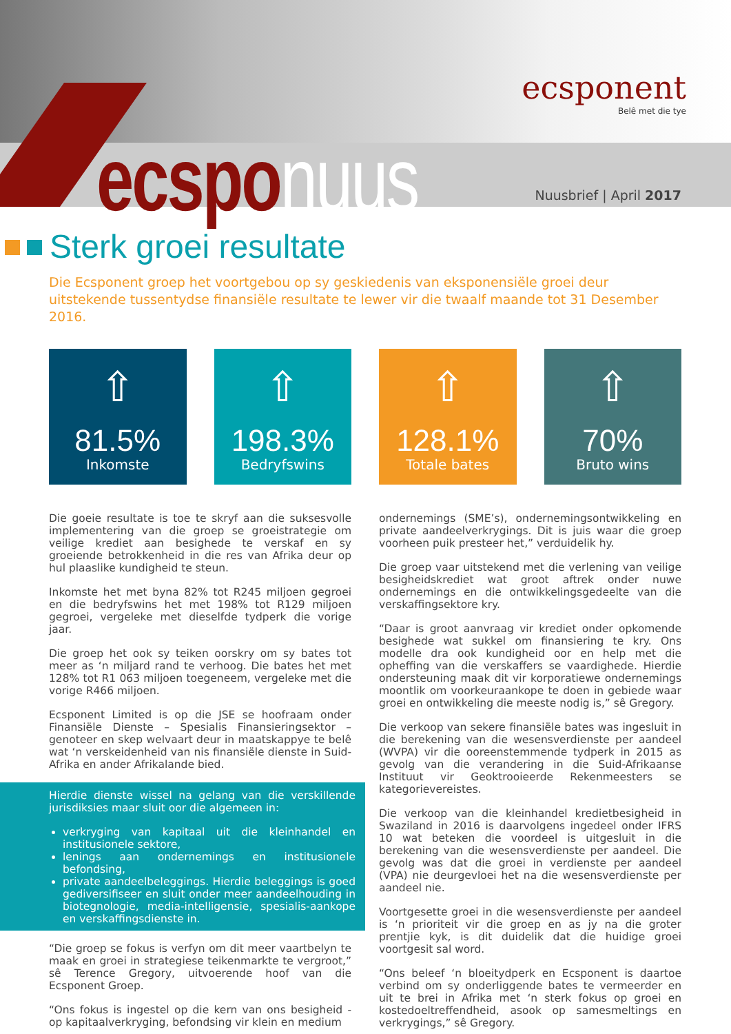ecspo nuus
ecsponent
Belê met die tye
Nuusbrief | April 2017
Sterk groei resultate
Die Ecsponent groep het voortgebou op sy geskiedenis van eksponensiële groei deur uitstekende tussentydse finansiële resultate te lewer vir die twaalf maande tot 31 Desember 2016.
⇧
81.5%
Inkomste
⇧
198.3%
Bedryfswins
⇧
128.1%
Totale bates
⇧
70%
Bruto wins
Die goeie resultate is toe te skryf aan die suksesvolle implementering van die groep se groeistrategie om veilige krediet aan besighede te verskaf en sy groeiende betrokkenheid in die res van Afrika deur op hul plaaslike kundigheid te steun.
Inkomste het met byna 82% tot R245 miljoen gegroei en die bedryfswins het met 198% tot R129 miljoen gegroei, vergeleke met dieselfde tydperk die vorige jaar.
Die groep het ook sy teiken oorskry om sy bates tot meer as ‘n miljard rand te verhoog. Die bates het met 128% tot R1 063 miljoen toegeneem, vergeleke met die vorige R466 miljoen.
Ecsponent Limited is op die JSE se hoofraam onder Finansiële Dienste – Spesialis Finansieringsektor – genoteer en skep welvaart deur in maatskappye te belê wat ‘n verskeidenheid van nis finansiële dienste in Suid-Afrika en ander Afrikalande bied.
Hierdie dienste wissel na gelang van die verskillende jurisdiksies maar sluit oor die algemeen in:
verkryging van kapitaal uit die kleinhandel en institusionele sektore,
lenings aan ondernemings en institusionele befondsing,
private aandeelbeleggings. Hierdie beleggings is goed gediversifiseer en sluit onder meer aandeelhouding in biotegnologie, media-intelligensie, spesialis-aankope en verskaffingsdienste in.
“Die groep se fokus is verfyn om dit meer vaartbelyn te maak en groei in strategiese teikenmarkte te vergroot,” sê Terence Gregory, uitvoerende hoof van die Ecsponent Groep.
“Ons fokus is ingestel op die kern van ons besigheid - op kapitaalverkryging, befondsing vir klein en medium
ondernemings (SME’s), ondernemingsontwikkeling en private aandeelverkrygings. Dit is juis waar die groep voorheen puik presteer het,” verduidelik hy.
Die groep vaar uitstekend met die verlening van veilige besigheidskrediet wat groot aftrek onder nuwe ondernemings en die ontwikkelingsgedeelte van die verskaffingsektore kry.
“Daar is groot aanvraag vir krediet onder opkomende besighede wat sukkel om finansiering te kry. Ons modelle dra ook kundigheid oor en help met die opheffing van die verskaffers se vaardighede. Hierdie ondersteuning maak dit vir korporatiewe ondernemings moontlik om voorkeuraankope te doen in gebiede waar groei en ontwikkeling die meeste nodig is,” sê Gregory.
Die verkoop van sekere finansiële bates was ingesluit in die berekening van die wesensverdienste per aandeel (WVPA) vir die ooreenstemmende tydperk in 2015 as gevolg van die verandering in die Suid-Afrikaanse Instituut vir Geoktrooieerde Rekenmeesters se kategorievereistes.
Die verkoop van die kleinhandel kredietbesigheid in Swaziland in 2016 is daarvolgens ingedeel onder IFRS 10 wat beteken die voordeel is uitgesluit in die berekening van die wesensverdienste per aandeel. Die gevolg was dat die groei in verdienste per aandeel (VPA) nie deurgevloei het na die wesensverdienste per aandeel nie.
Voortgesette groei in die wesensverdienste per aandeel is ‘n prioriteit vir die groep en as jy na die groter prentjie kyk, is dit duidelik dat die huidige groei voortgesit sal word.
“Ons beleef ‘n bloeitydperk en Ecsponent is daartoe verbind om sy onderliggende bates te vermeerder en uit te brei in Afrika met ‘n sterk fokus op groei en kostedoeltreffendheid, asook op samesmeltings en verkrygings,” sê Gregory.